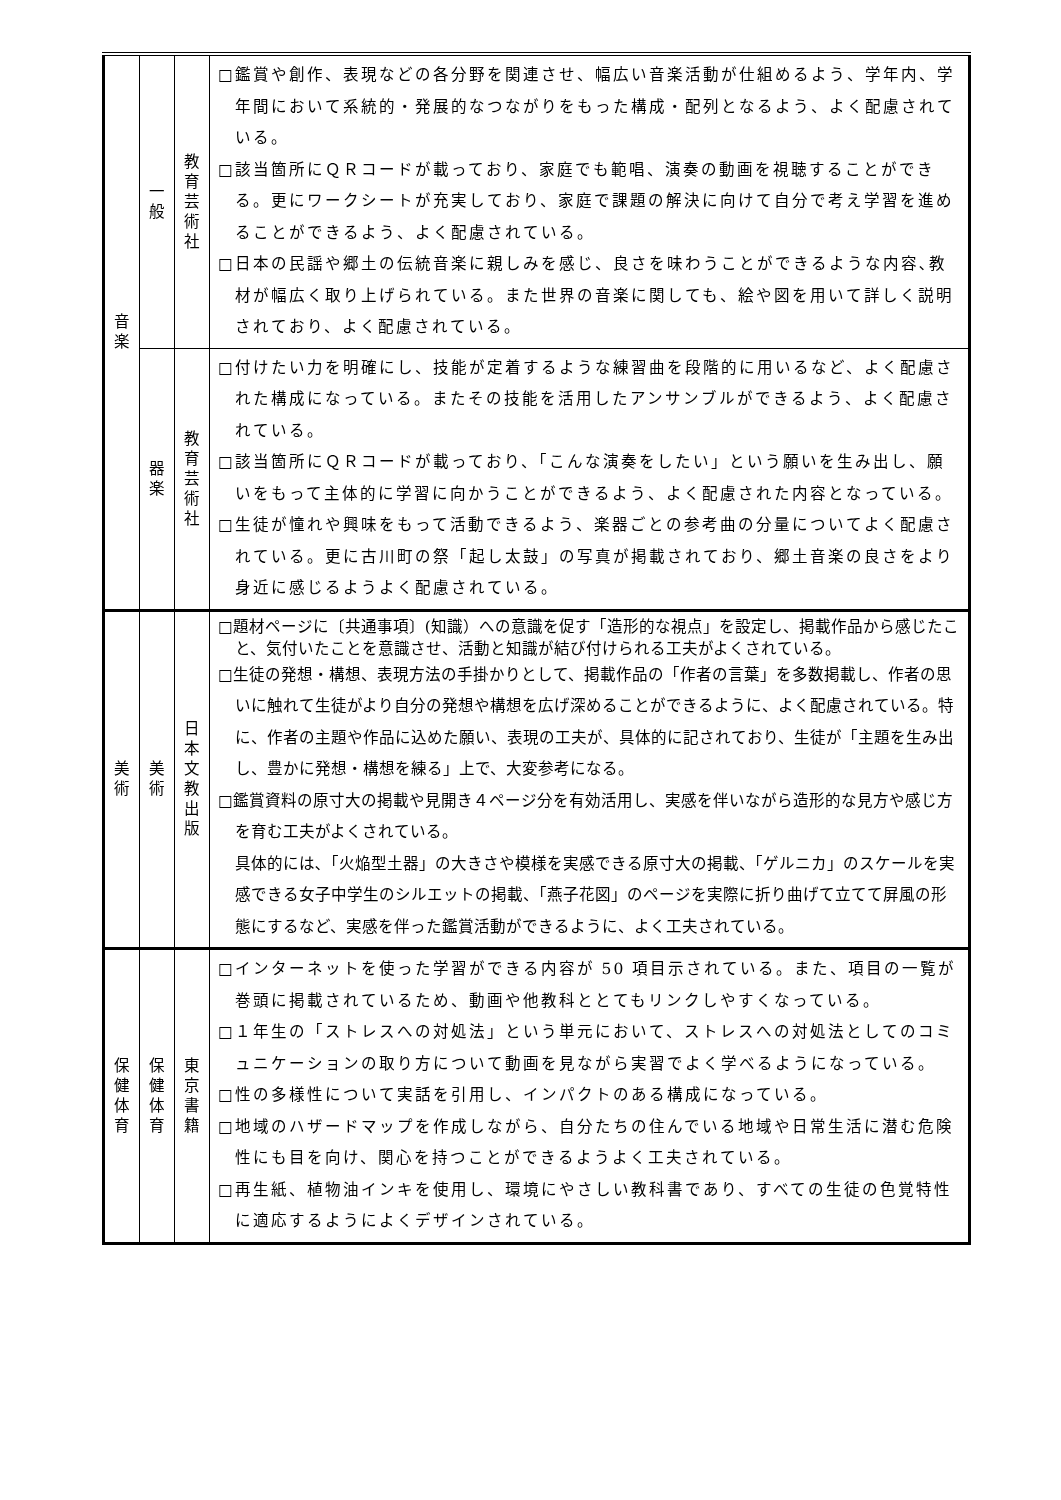| 音 楽 | 一 般 | 教 育 芸 術 社 | □鑑賞や創作、表現などの各分野を関連させ、幅広い音楽活動が仕組めるよう、学年内、学年間において系統的・発展的なつながりをもった構成・配列となるよう、よく配慮されている。 □該当箇所にＱＲコードが載っており、家庭でも範唱、演奏の動画を視聴することができる。更にワークシートが充実しており、家庭で課題の解決に向けて自分で考え学習を進めることができるよう、よく配慮されている。 □日本の民謡や郷土の伝統音楽に親しみを感じ、良さを味わうことができるような内容､教材が幅広く取り上げられている。また世界の音楽に関しても、絵や図を用いて詳しく説明されており、よく配慮されている。 |
| | 器 楽 | 教 育 芸 術 社 | □付けたい力を明確にし、技能が定着するような練習曲を段階的に用いるなど、よく配慮された構成になっている。またその技能を活用したアンサンブルができるよう、よく配慮されている。 □該当箇所にＱＲコードが載っており、「こんな演奏をしたい」という願いを生み出し、願いをもって主体的に学習に向かうことができるよう、よく配慮された内容となっている。 □生徒が憧れや興味をもって活動できるよう、楽器ごとの参考曲の分量についてよく配慮されている。更に古川町の祭「起し太鼓」の写真が掲載されており、郷土音楽の良さをより身近に感じるようよく配慮されている。 |
| 美 術 | 美 術 | 日 本 文 教 出 版 | □題材ページに〔共通事項〕(知識）への意識を促す「造形的な視点」を設定し、掲載作品から感じたこと、気付いたことを意識させ、活動と知識が結び付けられる工夫がよくされている。 □生徒の発想・構想、表現方法の手掛かりとして、掲載作品の「作者の言葉」を多数掲載し、作者の思いに触れて生徒がより自分の発想や構想を広げ深めることができるように、よく配慮されている。特に、作者の主題や作品に込めた願い、表現の工夫が、具体的に記されており、生徒が「主題を生み出し、豊かに発想・構想を練る」上で、大変参考になる。 □鑑賞資料の原寸大の掲載や見開き４ページ分を有効活用し、実感を伴いながら造形的な見方や感じ方を育む工夫がよくされている。 具体的には､「火焔型土器」の大きさや模様を実感できる原寸大の掲載、「ゲルニカ」のスケールを実感できる女子中学生のシルエットの掲載、「燕子花図」のページを実際に折り曲げて立てて屏風の形態にするなど、実感を伴った鑑賞活動ができるように、よく工夫されている。 |
| 保 健 体 育 | 保 健 体 育 | 東 京 書 籍 | □インターネットを使った学習ができる内容が 50 項目示されている。また、項目の一覧が巻頭に掲載されているため、動画や他教科ととてもリンクしやすくなっている。 □１年生の「ストレスへの対処法」という単元において、ストレスへの対処法としてのコミュニケーションの取り方について動画を見ながら実習でよく学べるようになっている。 □性の多様性について実話を引用し、インパクトのある構成になっている。 □地域のハザードマップを作成しながら、自分たちの住んでいる地域や日常生活に潜む危険性にも目を向け、関心を持つことができるようよく工夫されている。 □再生紙、植物油インキを使用し、環境にやさしい教科書であり、すべての生徒の色覚特性に適応するようによくデザインされている。 |